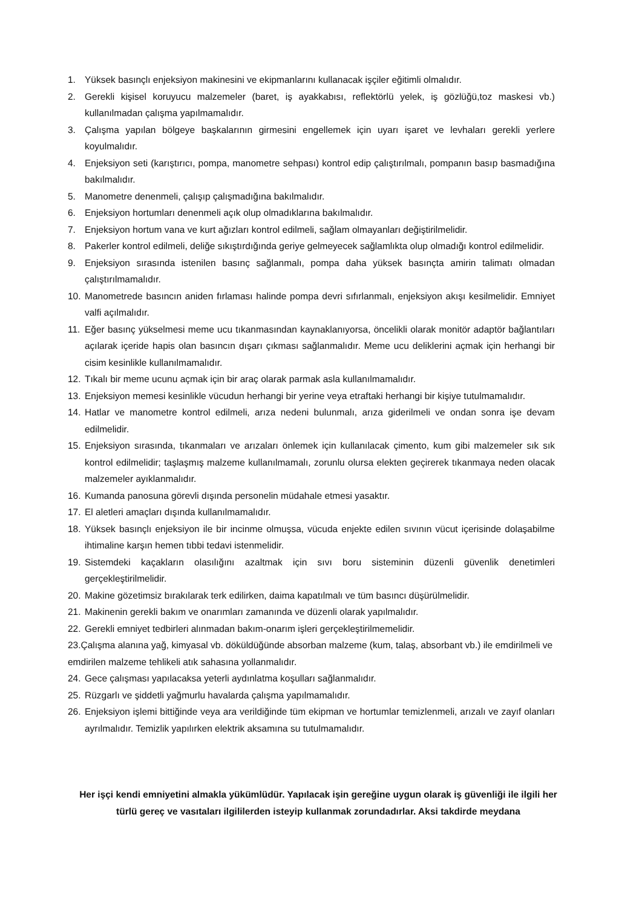1. Yüksek basınçlı enjeksiyon makinesini ve ekipmanlarını kullanacak işçiler eğitimli olmalıdır.
2. Gerekli kişisel koruyucu malzemeler (baret, iş ayakkabısı, reflektörlü yelek, iş gözlüğü,toz maskesi vb.) kullanılmadan çalışma yapılmamalıdır.
3. Çalışma yapılan bölgeye başkalarının girmesini engellemek için uyarı işaret ve levhaları gerekli yerlere koyulmalıdır.
4. Enjeksiyon seti (karıştırıcı, pompa, manometre sehpası) kontrol edip çalıştırılmalı, pompanın basıp basmadığına bakılmalıdır.
5. Manometre denenmeli, çalışıp çalışmadığına bakılmalıdır.
6. Enjeksiyon hortumları denenmeli açık olup olmadıklarına bakılmalıdır.
7. Enjeksiyon hortum vana ve kurt ağızları kontrol edilmeli, sağlam olmayanları değiştirilmelidir.
8. Pakerler kontrol edilmeli, deliğe sıkıştırdığında geriye gelmeyecek sağlamlıkta olup olmadığı kontrol edilmelidir.
9. Enjeksiyon sırasında istenilen basınç sağlanmalı, pompa daha yüksek basınçta amirin talimatı olmadan çalıştırılmamalıdır.
10. Manometrede basıncın aniden fırlaması halinde pompa devri sıfırlanmalı, enjeksiyon akışı kesilmelidir. Emniyet valfi açılmalıdır.
11. Eğer basınç yükselmesi meme ucu tıkanmasından kaynaklanıyorsa, öncelikli olarak monitör adaptör bağlantıları açılarak içeride hapis olan basıncın dışarı çıkması sağlanmalıdır. Meme ucu deliklerini açmak için herhangi bir cisim kesinlikle kullanılmamalıdır.
12. Tıkalı bir meme ucunu açmak için bir araç olarak parmak asla kullanılmamalıdır.
13. Enjeksiyon memesi kesinlikle vücudun herhangi bir yerine veya etraftaki herhangi bir kişiye tutulmamalıdır.
14. Hatlar ve manometre kontrol edilmeli, arıza nedeni bulunmalı, arıza giderilmeli ve ondan sonra işe devam edilmelidir.
15. Enjeksiyon sırasında, tıkanmaları ve arızaları önlemek için kullanılacak çimento, kum gibi malzemeler sık sık kontrol edilmelidir; taşlaşmış malzeme kullanılmamalı, zorunlu olursa elekten geçirerek tıkanmaya neden olacak malzemeler ayıklanmalıdır.
16. Kumanda panosuna görevli dışında personelin müdahale etmesi yasaktır.
17. El aletleri amaçları dışında kullanılmamalıdır.
18. Yüksek basınçlı enjeksiyon ile bir incinme olmuşsa, vücuda enjekte edilen sıvının vücut içerisinde dolaşabilme ihtimaline karşın hemen tıbbi tedavi istenmelidir.
19. Sistemdeki kaçakların olasılığını azaltmak için sıvı boru sisteminin düzenli güvenlik denetimleri gerçekleştirilmelidir.
20. Makine gözetimsiz bırakılarak terk edilirken, daima kapatılmalı ve tüm basıncı düşürülmelidir.
21. Makinenin gerekli bakım ve onarımları zamanında ve düzenli olarak yapılmalıdır.
22. Gerekli emniyet tedbirleri alınmadan bakım-onarım işleri gerçekleştirilmemelidir.
23.Çalışma alanına yağ, kimyasal vb. döküldüğünde absorban malzeme (kum, talaş, absorbant vb.) ile emdirilmeli ve emdirilen malzeme tehlikeli atık sahasına yollanmalıdır.
24. Gece çalışması yapılacaksa yeterli aydınlatma koşulları sağlanmalıdır.
25. Rüzgarlı ve şiddetli yağmurlu havalarda çalışma yapılmamalıdır.
26. Enjeksiyon işlemi bittiğinde veya ara verildiğinde tüm ekipman ve hortumlar temizlenmeli, arızalı ve zayıf olanları ayrılmalıdır. Temizlik yapılırken elektrik aksamına su tutulmamalıdır.
Her işçi kendi emniyetini almakla yükümlüdür. Yapılacak işin gereğine uygun olarak iş güvenliği ile ilgili her türlü gereç ve vasıtaları ilgililerden isteyip kullanmak zorundadırlar. Aksi takdirde meydana